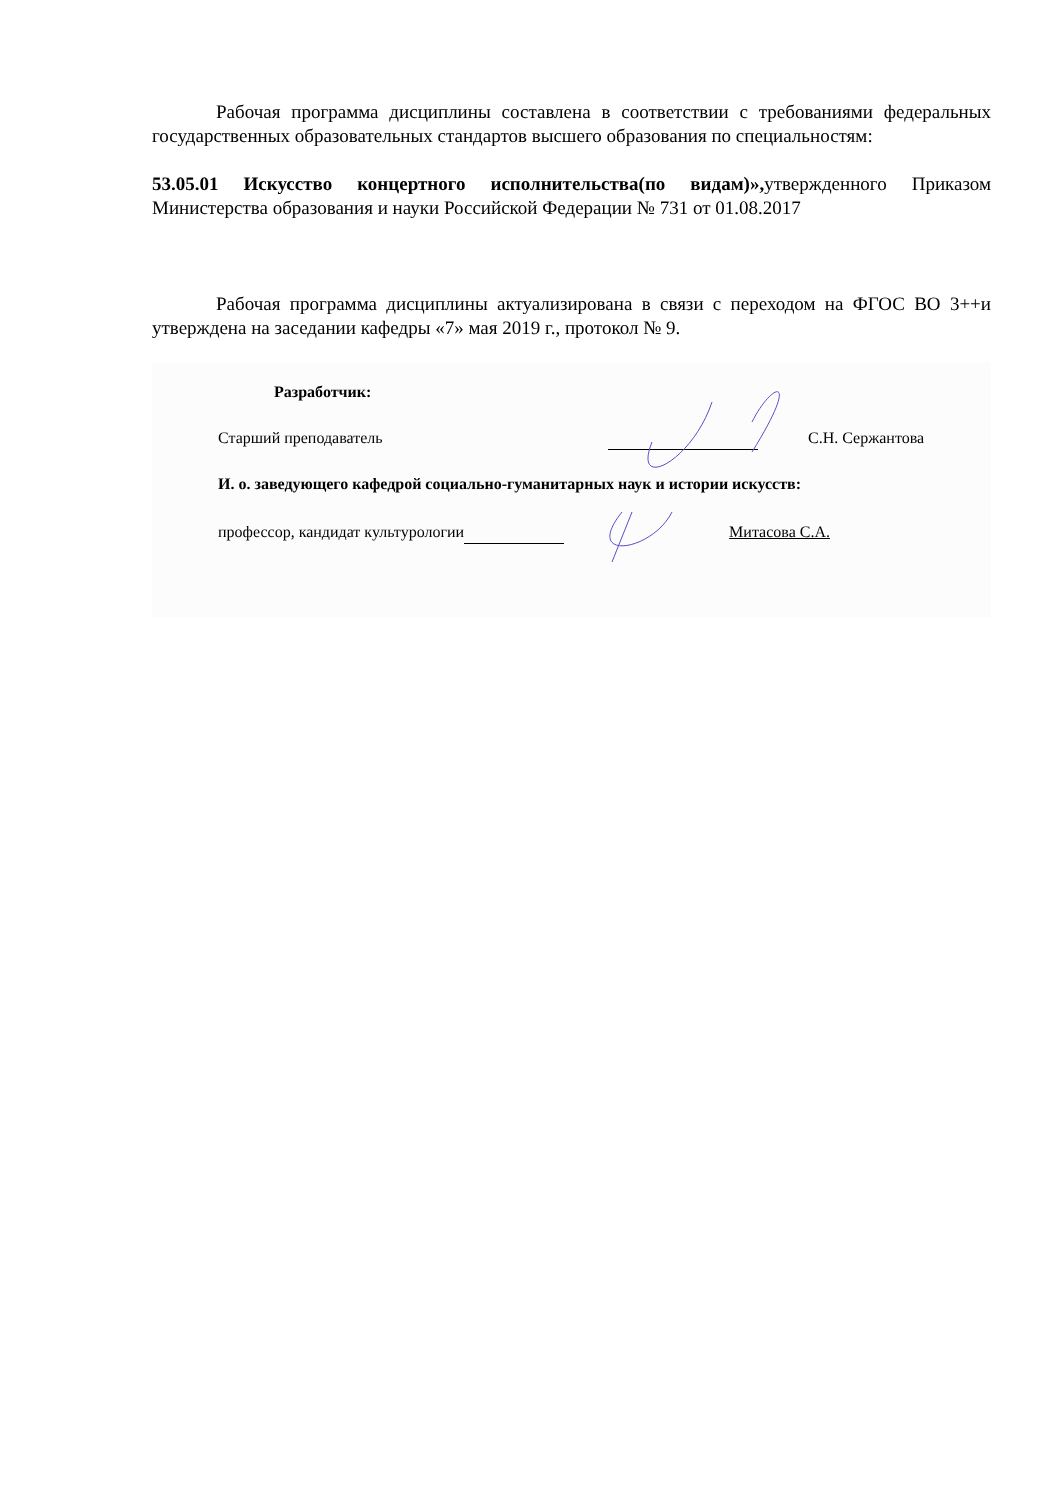Рабочая программа дисциплины составлена в соответствии с требованиями федеральных государственных образовательных стандартов высшего образования по специальностям:
53.05.01 Искусство концертного исполнительства(по видам)», утвержденного Приказом Министерства образования и науки Российской Федерации № 731 от 01.08.2017
Рабочая программа дисциплины актуализирована в связи с переходом на ФГОС ВО 3++и утверждена на заседании кафедры «7» мая 2019 г., протокол № 9.
Разработчик:
Старший преподаватель С.Н. Сержантова
И. о. заведующего кафедрой социально-гуманитарных наук и истории искусств:
профессор, кандидат культурологии Митасова С.А.